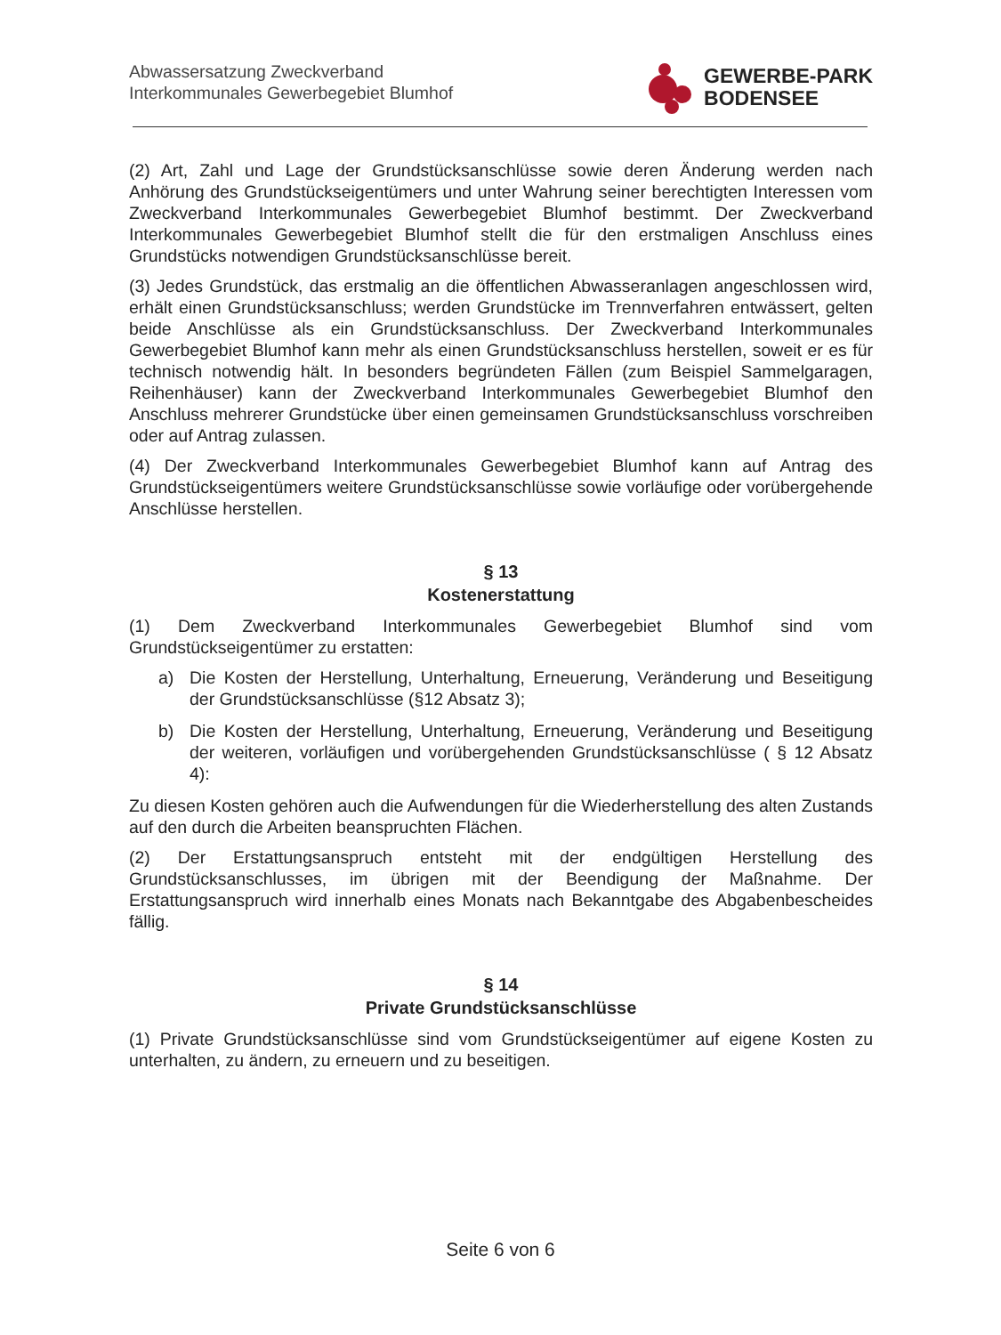Abwassersatzung Zweckverband
Interkommunales Gewerbegebiet Blumhof
GEWERBE-PARK
BODENSEE
(2) Art, Zahl und Lage der Grundstücksanschlüsse sowie deren Änderung werden nach Anhörung des Grundstückseigentümers und unter Wahrung seiner berechtigten Interessen vom Zweckverband Interkommunales Gewerbegebiet Blumhof bestimmt. Der Zweckverband Interkommunales Gewerbegebiet Blumhof stellt die für den erstmaligen Anschluss eines Grundstücks notwendigen Grundstücksanschlüsse bereit.
(3) Jedes Grundstück, das erstmalig an die öffentlichen Abwasseranlagen angeschlossen wird, erhält einen Grundstücksanschluss; werden Grundstücke im Trennverfahren entwässert, gelten beide Anschlüsse als ein Grundstücksanschluss. Der Zweckverband Interkommunales Gewerbegebiet Blumhof kann mehr als einen Grundstücksanschluss herstellen, soweit er es für technisch notwendig hält. In besonders begründeten Fällen (zum Beispiel Sammelgaragen, Reihenhäuser) kann der Zweckverband Interkommunales Gewerbegebiet Blumhof den Anschluss mehrerer Grundstücke über einen gemeinsamen Grundstücksanschluss vorschreiben oder auf Antrag zulassen.
(4) Der Zweckverband Interkommunales Gewerbegebiet Blumhof kann auf Antrag des Grundstückseigentümers weitere Grundstücksanschlüsse sowie vorläufige oder vorübergehende Anschlüsse herstellen.
§ 13
Kostenerstattung
(1) Dem Zweckverband Interkommunales Gewerbegebiet Blumhof sind vom Grundstückseigentümer zu erstatten:
a) Die Kosten der Herstellung, Unterhaltung, Erneuerung, Veränderung und Beseitigung der Grundstücksanschlüsse (§12 Absatz 3);
b) Die Kosten der Herstellung, Unterhaltung, Erneuerung, Veränderung und Beseitigung der weiteren, vorläufigen und vorübergehenden Grundstücksanschlüsse ( § 12 Absatz 4):
Zu diesen Kosten gehören auch die Aufwendungen für die Wiederherstellung des alten Zustands auf den durch die Arbeiten beanspruchten Flächen.
(2) Der Erstattungsanspruch entsteht mit der endgültigen Herstellung des Grundstücksanschlusses, im übrigen mit der Beendigung der Maßnahme. Der Erstattungsanspruch wird innerhalb eines Monats nach Bekanntgabe des Abgabenbescheides fällig.
§ 14
Private Grundstücksanschlüsse
(1) Private Grundstücksanschlüsse sind vom Grundstückseigentümer auf eigene Kosten zu unterhalten, zu ändern, zu erneuern und zu beseitigen.
Seite 6 von 6